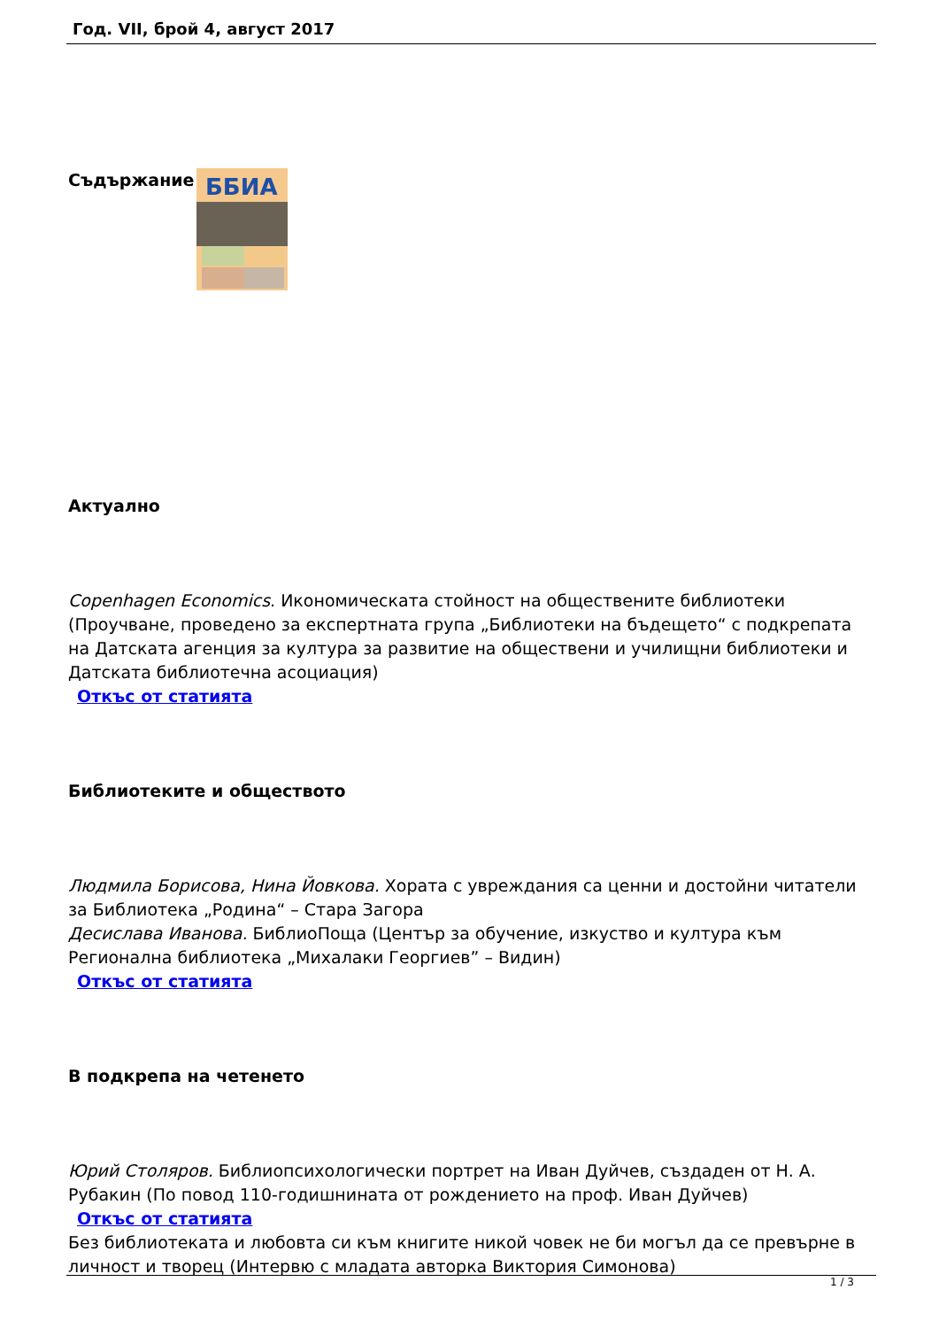Год. VII, брой 4, август 2017
Съдържание
ББИА
Актуално
Copenhagen Economics. Икономическата стойност на обществените библиотеки (Проучване, проведено за експертната група „Библиотеки на бъдещето“ с подкрепата на Датската агенция за култура за развитие на обществени и училищни библиотеки и Датската библиотечна асоциация)
Откъс от статията
Библиотеките и обществото
Людмила Борисова, Нина Йовкова. Хората с увреждания са ценни и достойни читатели за Библиотека „Родина“ – Стара Загора
Десислава Иванова. БиблиоПоща (Център за обучение, изкуство и култура към Регионална библиотека „Михалаки Георгиев” – Видин)
Откъс от статията
В подкрепа на четенето
Юрий Столяров. Библиопсихологически портрет на Иван Дуйчев, създаден от Н. А. Рубакин (По повод 110-годишнината от рождението на проф. Иван Дуйчев)
Откъс от статията
Без библиотеката и любовта си към книгите никой човек не би могъл да се превърне в личност и творец (Интервю с младата авторка Виктория Симонова)
1 / 3